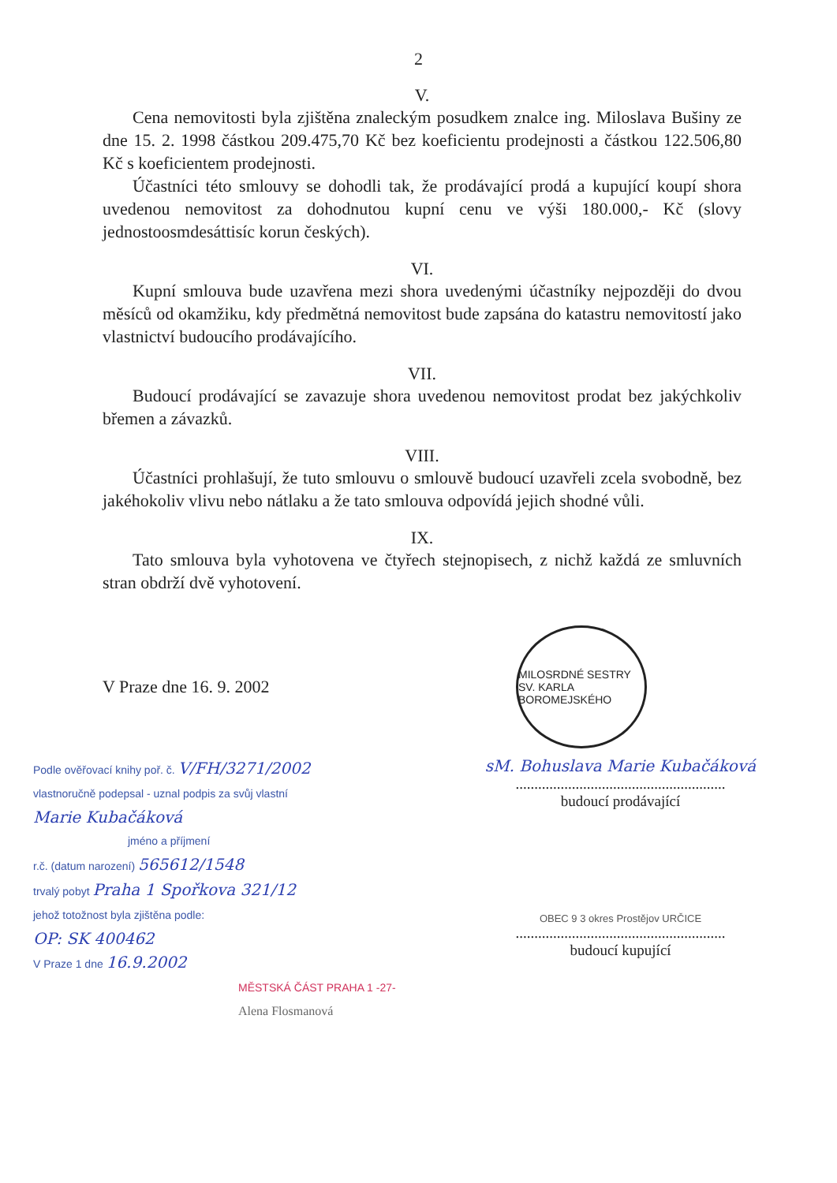2
V.
Cena nemovitosti byla zjištěna znaleckým posudkem znalce ing. Miloslava Bušiny ze dne 15. 2. 1998 částkou 209.475,70 Kč bez koeficientu prodejnosti a částkou 122.506,80 Kč s koeficientem prodejnosti.
Účastníci této smlouvy se dohodli tak, že prodávající prodá a kupující koupí shora uvedenou nemovitost za dohodnutou kupní cenu ve výši 180.000,- Kč (slovy jednostoosmdesáttisíc korun českých).
VI.
Kupní smlouva bude uzavřena mezi shora uvedenými účastníky nejpozději do dvou měsíců od okamžiku, kdy předmětná nemovitost bude zapsána do katastru nemovitostí jako vlastnictví budoucího prodávajícího.
VII.
Budoucí prodávající se zavazuje shora uvedenou nemovitost prodat bez jakýchkoliv břemen a závazků.
VIII.
Účastníci prohlašují, že tuto smlouvu o smlouvě budoucí uzavřeli zcela svobodně, bez jakéhokoliv vlivu nebo nátlaku a že tato smlouva odpovídá jejich shodné vůli.
IX.
Tato smlouva byla vyhotovena ve čtyřech stejnopisech, z nichž každá ze smluvních stran obdrží dvě vyhotovení.
V Praze dne 16. 9. 2002
MILOSRDNÉ SESTRY SV. KARLA BOROMEJSKÉHO
Podle ověřovací knihy poř. č. V/FH/3271/2002
vlastnoručně podepsal - uznal podpis za svůj vlastní
Marie Kubačáková
jméno a příjmení
r.č. (datum narození) 565612/1548
trvalý pobyt Praha 1 Spořkova 321/12
jehož totožnost byla zjištěna podle:
OP: SK 400462
V Praze 1 dne 16.9.2002
MĚSTSKÁ ČÁST PRAHA 1 -27-
Alena Flosmanová
sM. Bohuslava Marie Kubačáková
........................................................
budoucí prodávající
OBEC 9 3 okres Prostějov URČICE
........................................................
budoucí kupující